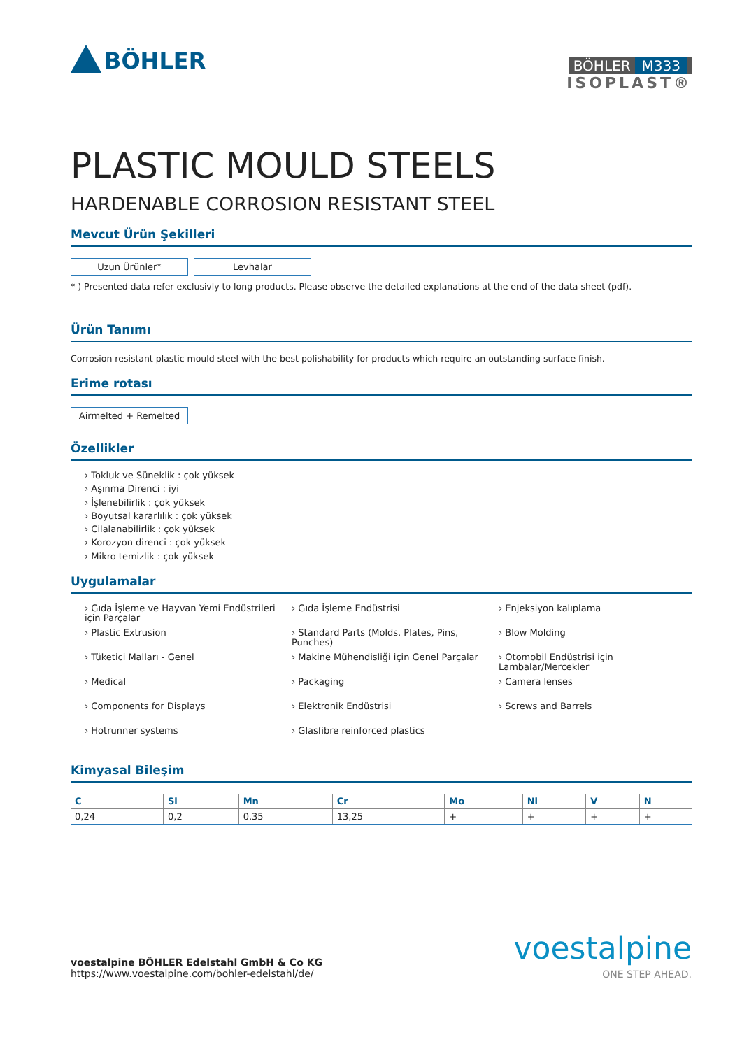BÖHLER
BÖHLER M333
ISOPLAST®
PLASTIC MOULD STEELS
HARDENABLE CORROSION RESISTANT STEEL
Mevcut Ürün Şekilleri
Uzun Ürünler* Levhalar
* ) Presented data refer exclusivly to long products. Please observe the detailed explanations at the end of the data sheet (pdf).
Ürün Tanımı
Corrosion resistant plastic mould steel with the best polishability for products which require an outstanding surface finish.
Erime rotası
Airmelted + Remelted
Özellikler
› Tokluk ve Süneklik : çok yüksek
› Aşınma Direnci : iyi
› İşlenebilirlik : çok yüksek
› Boyutsal kararlılık : çok yüksek
› Cilalanabilirlik : çok yüksek
› Korozyon direnci : çok yüksek
› Mikro temizlik : çok yüksek
Uygulamalar
› Gıda İşleme ve Hayvan Yemi Endüstrileri için Parçalar
› Plastic Extrusion
› Tüketici Malları - Genel
› Medical
› Components for Displays
› Hotrunner systems
› Gıda İşleme Endüstrisi
› Standard Parts (Molds, Plates, Pins, Punches)
› Makine Mühendisliği için Genel Parçalar
› Packaging
› Elektronik Endüstrisi
› Glasfibre reinforced plastics
› Enjeksiyon kalıplama
› Blow Molding
› Otomobil Endüstrisi için Lambalar/Mercekler
› Camera lenses
› Screws and Barrels
Kimyasal Bileşim
| C | Si | Mn | Cr | Mo | Ni | V | N |
| --- | --- | --- | --- | --- | --- | --- | --- |
| 0,24 | 0,2 | 0,35 | 13,25 | + | + | + | + |
voestalpine BÖHLER Edelstahl GmbH & Co KG
https://www.voestalpine.com/bohler-edelstahl/de/
voestalpine
ONE STEP AHEAD.